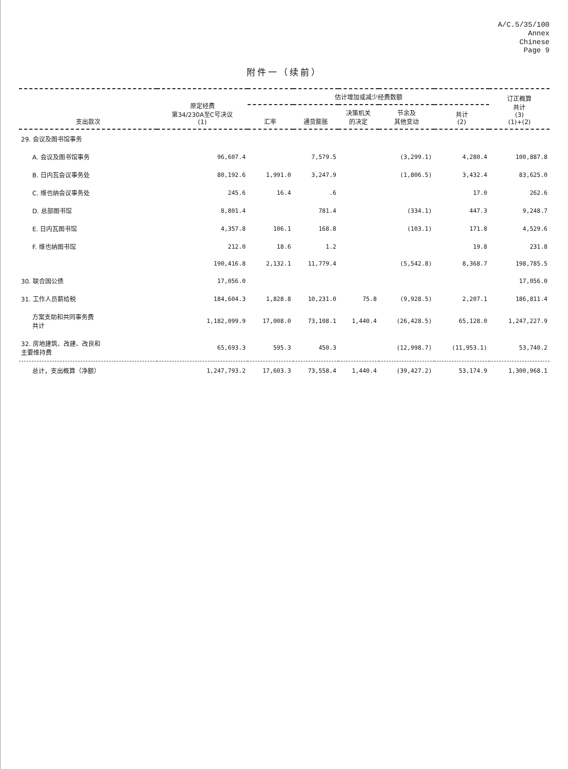A/C.5/35/100
Annex
Chinese
Page 9
附件一（续前）
| 支出款次 | 原定经费 第34/230A至C号决议 (1) | 估计增加或减少经费数额 | | | | | 订正概算 共计 (3) (1)+(2) |
| --- | --- | --- | --- | --- | --- | --- | --- |
| | | 汇率 | 通货膨胀 | 决策机关 的决定 | 节余及 其他变动 | 共计 (2) | |
| 29. 会议及图书馆事务 | | | | | | | |
| A. 会议及图书馆事务 | 96,607.4 | | 7,579.5 | | (3,299.1) | 4,280.4 | 100,887.8 |
| B. 日内瓦会议事务处 | 80,192.6 | 1,991.0 | 3,247.9 | | (1,806.5) | 3,432.4 | 83,625.0 |
| C. 维也纳会议事务处 | 245.6 | 16.4 | .6 | | | 17.0 | 262.6 |
| D. 总部图书馆 | 8,801.4 | | 781.4 | | (334.1) | 447.3 | 9,248.7 |
| E. 日内瓦图书馆 | 4,357.8 | 106.1 | 168.8 | | (103.1) | 171.8 | 4,529.6 |
| F. 维也纳图书馆 | 212.0 | 18.6 | 1.2 | | | 19.8 | 231.8 |
| | 190,416.8 | 2,132.1 | 11,779.4 | | (5,542.8) | 8,368.7 | 198,785.5 |
| 30. 联合国公债 | 17,056.0 | | | | | | 17,056.0 |
| 31. 工作人员薪给税 | 184,604.3 | 1,828.8 | 10,231.0 | 75.8 | (9,928.5) | 2,207.1 | 186,811.4 |
| 方案支助和共同事务费 共计 | 1,182,099.9 | 17,008.0 | 73,108.1 | 1,440.4 | (26,428.5) | 65,128.0 | 1,247,227.9 |
| 32. 房地建筑、改建、改良和 主要维持费 | 65,693.3 | 595.3 | 450.3 | | (12,998.7) | (11,953.1) | 53,740.2 |
| 总计，支出概算（净额） | 1,247,793.2 | 17,603.3 | 73,558.4 | 1,440.4 | (39,427.2) | 53,174.9 | 1,300,968.1 |